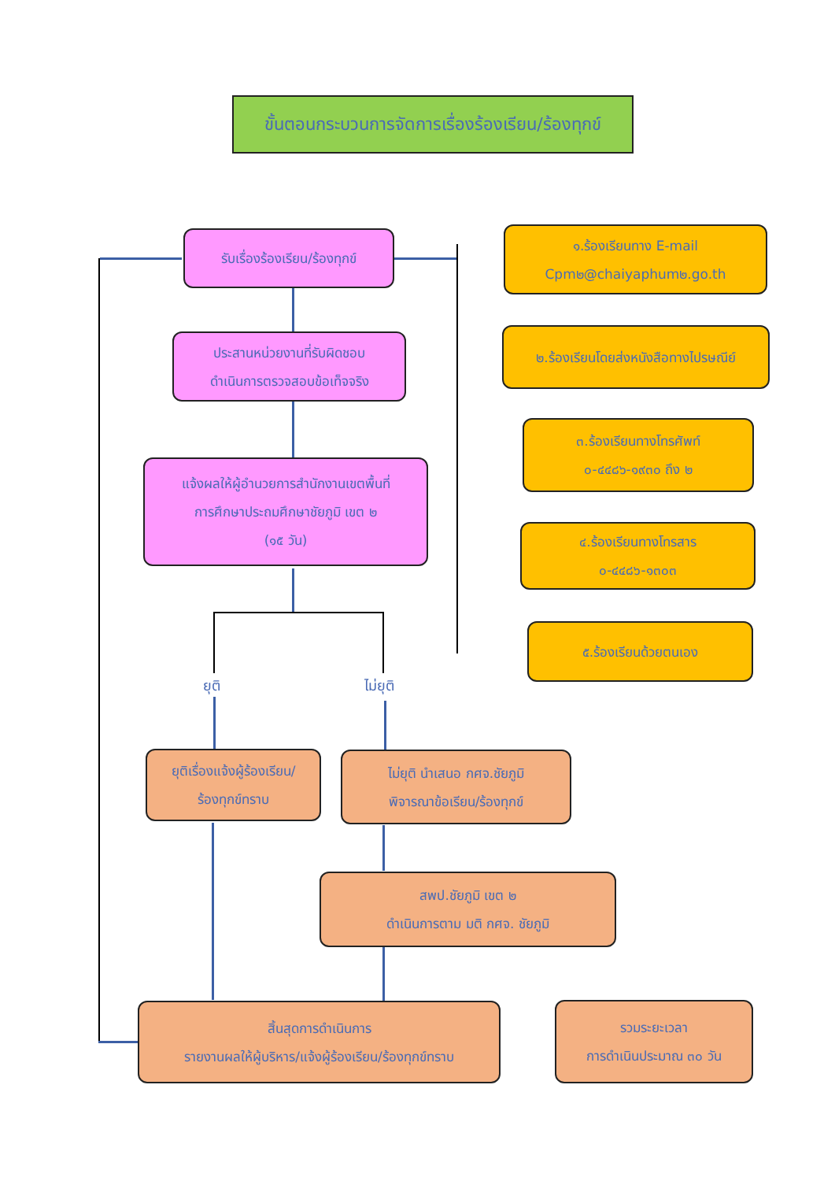ขั้นตอนกระบวนการจัดการเรื่องร้องเรียน/ร้องทุกข์
รับเรื่องร้องเรียน/ร้องทุกข์
๑.ร้องเรียนทาง E-mail
Cpm๒@chaiyaphum๒.go.th
ประสานหน่วยงานที่รับผิดชอบ
ดำเนินการตรวจสอบข้อเท็จจริง
๒.ร้องเรียนโดยส่งหนังสือทางไปรษณีย์
๓.ร้องเรียนทางโทรศัพท์
๐-๔๔๘๖-๑๙๓๐ ถึง ๒
แจ้งผลให้ผู้อำนวยการสำนักงานเขตพื้นที่
การศึกษาประถมศึกษาชัยภูมิ เขต ๒
(๑๕ วัน)
๔.ร้องเรียนทางโทรสาร
๐-๔๔๘๖-๑๓๐๓
๕.ร้องเรียนด้วยตนเอง
ยุติ ไม่ยุติ
ยุติเรื่องแจ้งผู้ร้องเรียน/
ร้องทุกข์ทราบ
ไม่ยุติ นำเสนอ กศจ.ชัยภูมิ
พิจารณาข้อเรียน/ร้องทุกข์
สพป.ชัยภูมิ เขต ๒
ดำเนินการตาม มติ กศจ. ชัยภูมิ
สิ้นสุดการดำเนินการ
รายงานผลให้ผู้บริหาร/แจ้งผู้ร้องเรียน/ร้องทุกข์ทราบ
รวมระยะเวลา
การดำเนินประมาณ ๓๐ วัน